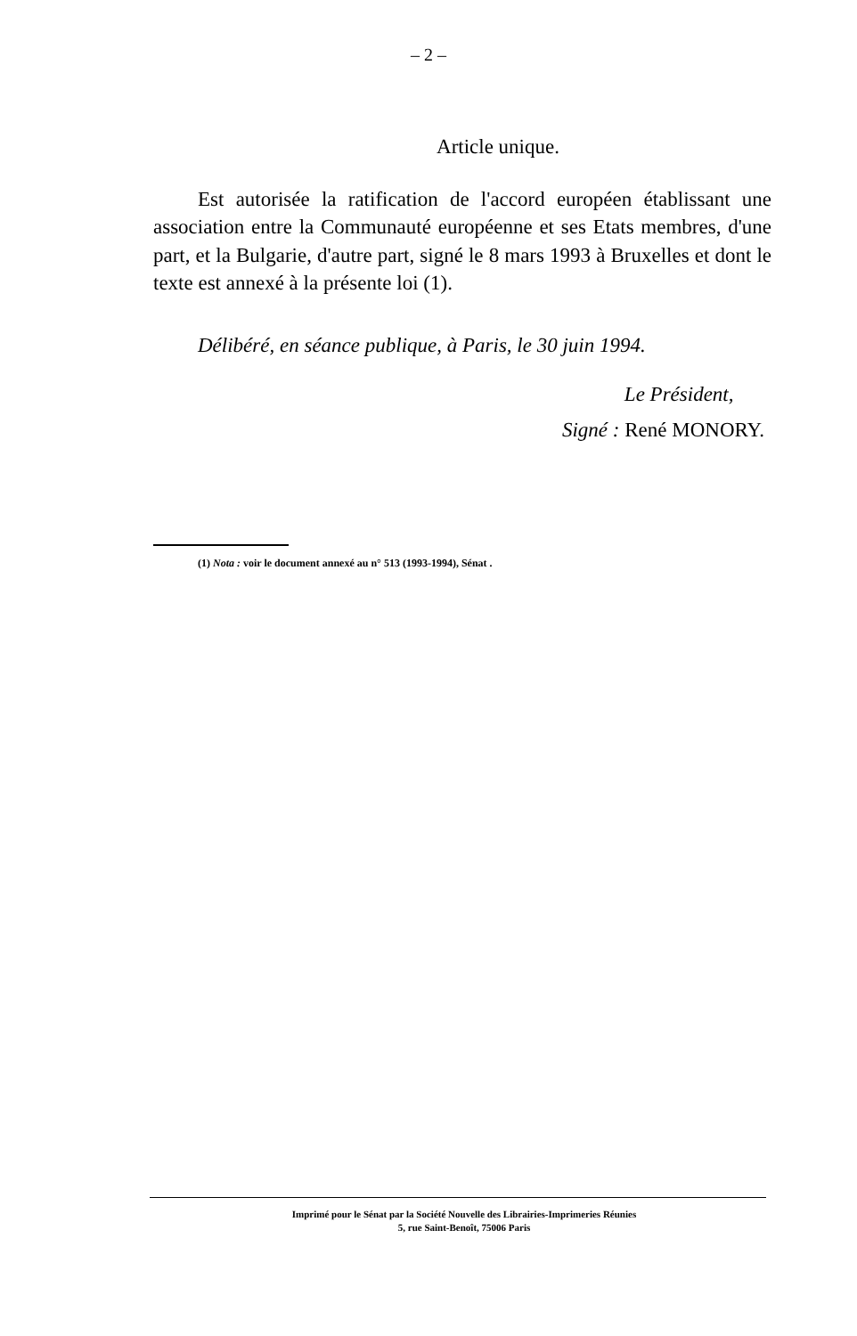– 2 –
Article unique.
Est autorisée la ratification de l'accord européen établissant une association entre la Communauté européenne et ses Etats membres, d'une part, et la Bulgarie, d'autre part, signé le 8 mars 1993 à Bruxelles et dont le texte est annexé à la présente loi (1).
Délibéré, en séance publique, à Paris, le 30 juin 1994.
Le Président,
Signé : René MONORY.
(1) Nota : voir le document annexé au n° 513 (1993-1994), Sénat .
Imprimé pour le Sénat par la Société Nouvelle des Librairies-Imprimeries Réunies
5, rue Saint-Benoît, 75006 Paris